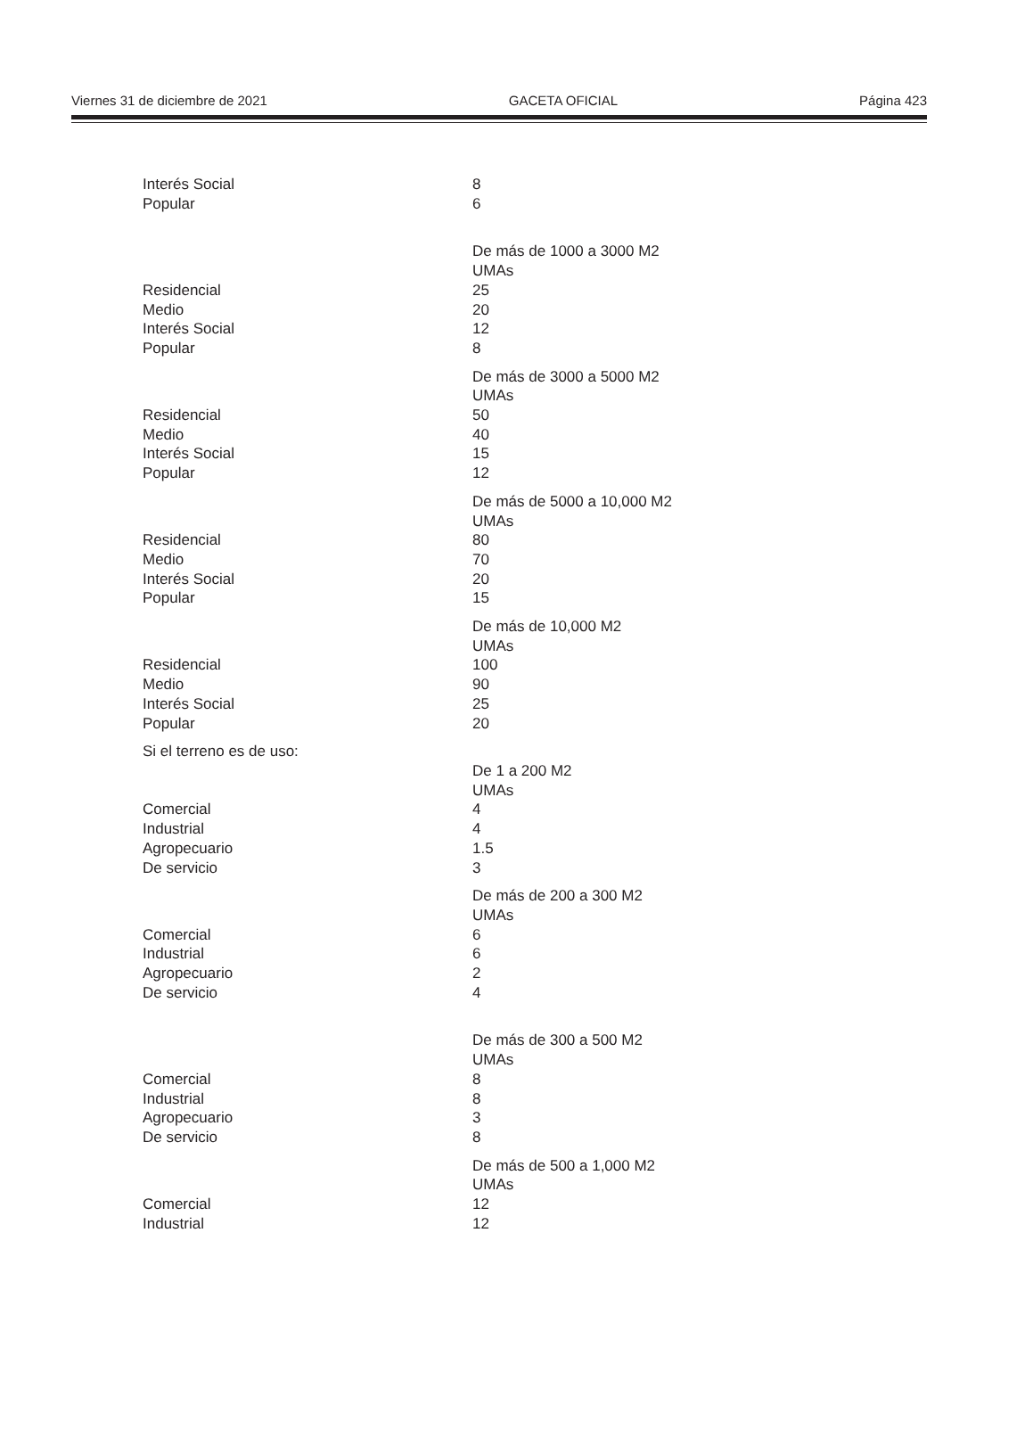Viernes 31 de diciembre de 2021 GACETA OFICIAL Página 423
| Interés Social | 8 |
| Popular | 6 |
| | De más de 1000 a 3000 M2 |
| | UMAs |
| Residencial | 25 |
| Medio | 20 |
| Interés Social | 12 |
| Popular | 8 |
| | De más de 3000 a 5000 M2 |
| | UMAs |
| Residencial | 50 |
| Medio | 40 |
| Interés Social | 15 |
| Popular | 12 |
| | De más de 5000 a 10,000 M2 |
| | UMAs |
| Residencial | 80 |
| Medio | 70 |
| Interés Social | 20 |
| Popular | 15 |
| | De más de 10,000 M2 |
| | UMAs |
| Residencial | 100 |
| Medio | 90 |
| Interés Social | 25 |
| Popular | 20 |
| Si el terreno es de uso: | |
| | De 1 a 200 M2 |
| | UMAs |
| Comercial | 4 |
| Industrial | 4 |
| Agropecuario | 1.5 |
| De servicio | 3 |
| | De más de 200 a 300 M2 |
| | UMAs |
| Comercial | 6 |
| Industrial | 6 |
| Agropecuario | 2 |
| De servicio | 4 |
| | De más de 300 a 500 M2 |
| | UMAs |
| Comercial | 8 |
| Industrial | 8 |
| Agropecuario | 3 |
| De servicio | 8 |
| | De más de 500 a 1,000 M2 |
| | UMAs |
| Comercial | 12 |
| Industrial | 12 |